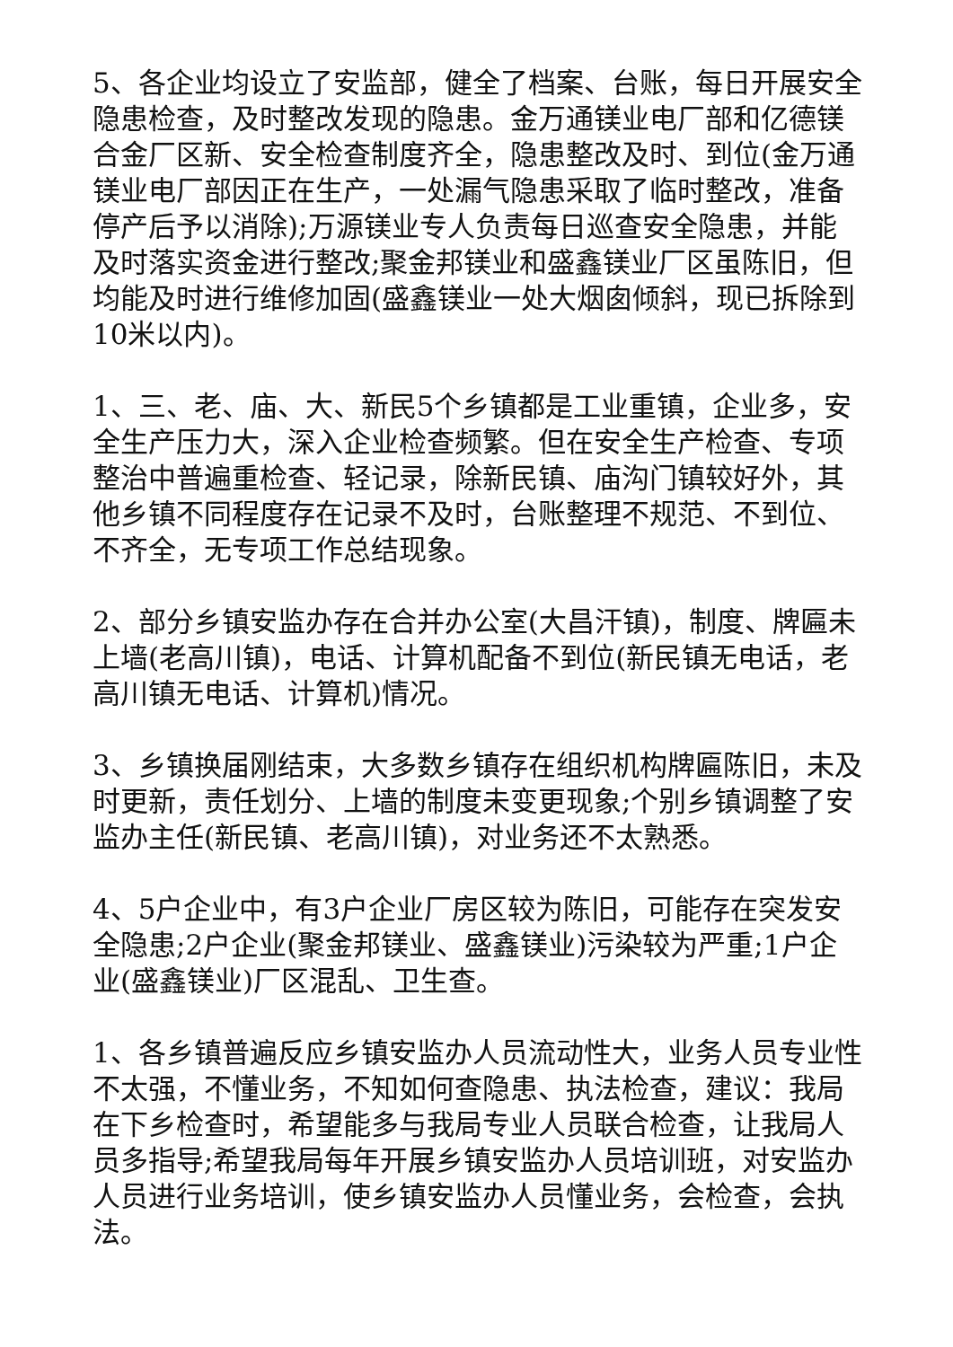5、各企业均设立了安监部，健全了档案、台账，每日开展安全隐患检查，及时整改发现的隐患。金万通镁业电厂部和亿德镁合金厂区新、安全检查制度齐全，隐患整改及时、到位(金万通镁业电厂部因正在生产，一处漏气隐患采取了临时整改，准备停产后予以消除);万源镁业专人负责每日巡查安全隐患，并能及时落实资金进行整改;聚金邦镁业和盛鑫镁业厂区虽陈旧，但均能及时进行维修加固(盛鑫镁业一处大烟囱倾斜，现已拆除到10米以内)。
1、三、老、庙、大、新民5个乡镇都是工业重镇，企业多，安全生产压力大，深入企业检查频繁。但在安全生产检查、专项整治中普遍重检查、轻记录，除新民镇、庙沟门镇较好外，其他乡镇不同程度存在记录不及时，台账整理不规范、不到位、不齐全，无专项工作总结现象。
2、部分乡镇安监办存在合并办公室(大昌汗镇)，制度、牌匾未上墙(老高川镇)，电话、计算机配备不到位(新民镇无电话，老高川镇无电话、计算机)情况。
3、乡镇换届刚结束，大多数乡镇存在组织机构牌匾陈旧，未及时更新，责任划分、上墙的制度未变更现象;个别乡镇调整了安监办主任(新民镇、老高川镇)，对业务还不太熟悉。
4、5户企业中，有3户企业厂房区较为陈旧，可能存在突发安全隐患;2户企业(聚金邦镁业、盛鑫镁业)污染较为严重;1户企业(盛鑫镁业)厂区混乱、卫生查。
1、各乡镇普遍反应乡镇安监办人员流动性大，业务人员专业性不太强，不懂业务，不知如何查隐患、执法检查，建议：我局在下乡检查时，希望能多与我局专业人员联合检查，让我局人员多指导;希望我局每年开展乡镇安监办人员培训班，对安监办人员进行业务培训，使乡镇安监办人员懂业务，会检查，会执法。